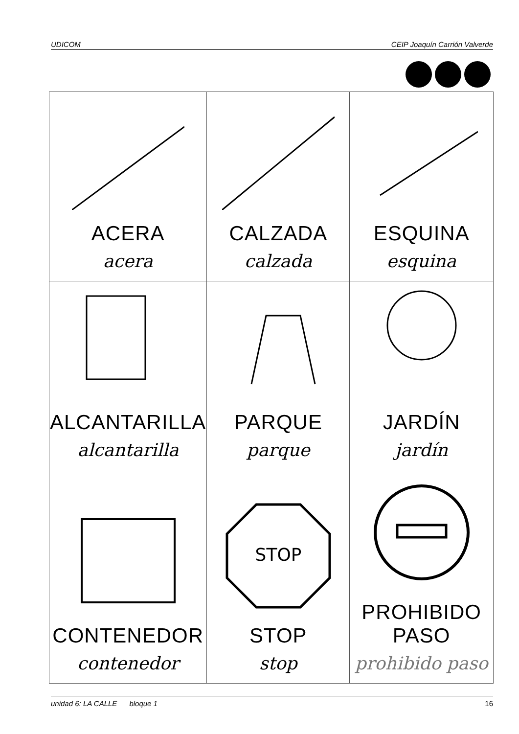UDICOM CEIP Joaquín Carrión Valverde
| ACERA acera | CALZADA calzada | ESQUINA esquina |
| ALCANTARILLA alcantarilla | PARQUE parque | JARDÍN jardín |
| CONTENEDOR contenedor | STOP STOP stop | PROHIBIDO PASO prohibido paso |
unidad 6: LA CALLE bloque 1 16